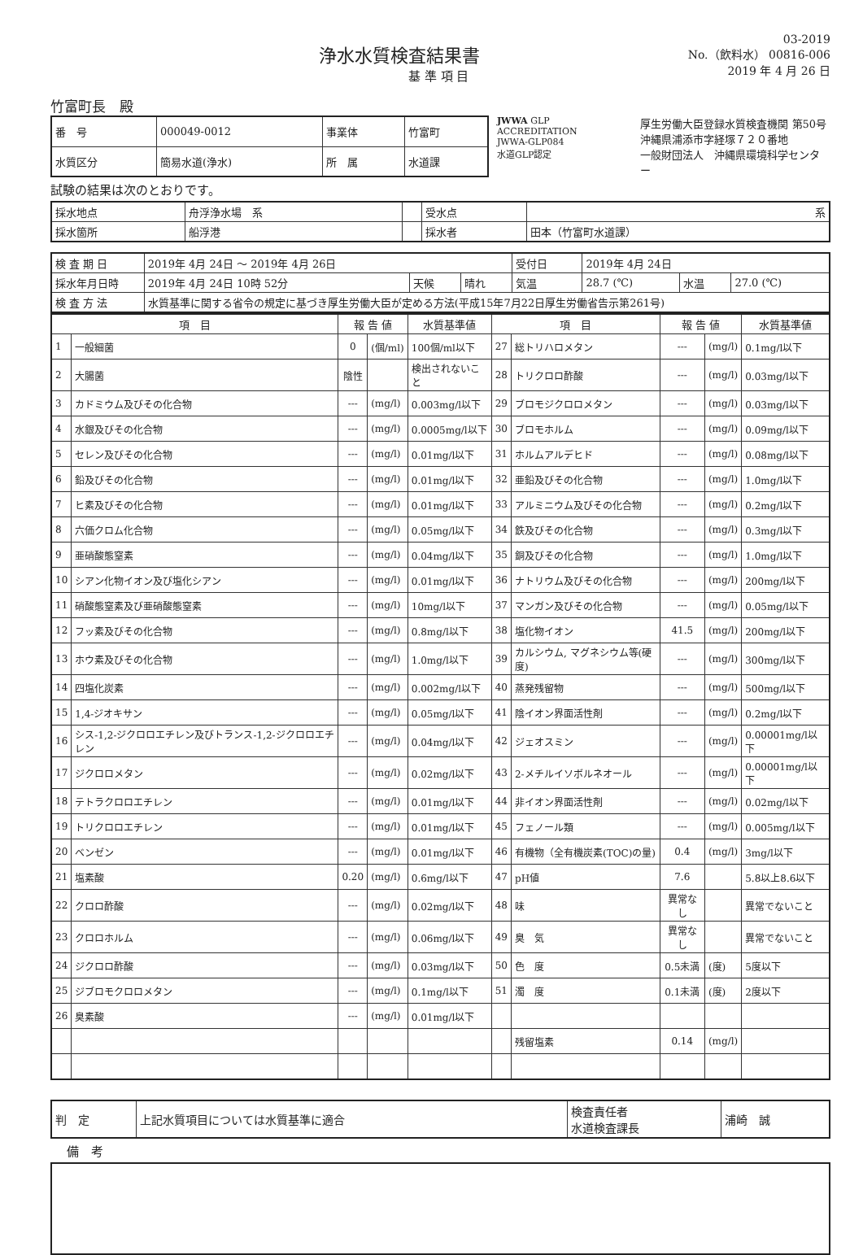浄水水質検査結果書
基 準 項 目
03-2019
No.（飲料水） 00816-006
2019 年 4 月 26 日
竹富町長　殿
| 番 号 | 000049-0012 | 事業体 | 竹富町 |
| 水質区分 | 簡易水道(浄水) | 所 属 | 水道課 |
JWWA GLP ACCREDITATION
JWWA-GLP084
水道GLP認定
厚生労働大臣登録水質検査機関 第50号
沖縄県浦添市字経塚７２０番地
一般財団法人　沖縄県環境科学センター
試験の結果は次のとおりです。
| 採水地点 | 舟浮浄水場 系 | | 受水点 | 系 |
| 採水箇所 | 船浮港 | | 採水者 | 田本（竹富町水道課） |
| 検 査 期 日 | 2019年 4月 24日 ～ 2019年 4月 26日 | | | 受付日 | 2019年 4月 24日 | | |
| 採水年月日時 | 2019年 4月 24日 10時 52分 | 天候 | 晴れ | 気温 | 28.7 (℃) | 水温 | 27.0 (℃) |
| 検 査 方 法 | 水質基準に関する省令の規定に基づき厚生労働大臣が定める方法(平成15年7月22日厚生労働省告示第261号) | | | | | | |
| 項 目 | | 報 告 値 | | 水質基準値 | 項 目 | | 報 告 値 | | 水質基準値 |
| --- | --- | --- | --- | --- | --- | --- | --- | --- | --- |
| 1 | 一般細菌 | 0 | (個/ml) | 100個/ml以下 | 27 | 総トリハロメタン | --- | (mg/l) | 0.1mg/l以下 |
| 2 | 大腸菌 | 陰性 | | 検出されないこと | 28 | トリクロロ酢酸 | --- | (mg/l) | 0.03mg/l以下 |
| 3 | カドミウム及びその化合物 | --- | (mg/l) | 0.003mg/l以下 | 29 | ブロモジクロロメタン | --- | (mg/l) | 0.03mg/l以下 |
| 4 | 水銀及びその化合物 | --- | (mg/l) | 0.0005mg/l以下 | 30 | ブロモホルム | --- | (mg/l) | 0.09mg/l以下 |
| 5 | セレン及びその化合物 | --- | (mg/l) | 0.01mg/l以下 | 31 | ホルムアルデヒド | --- | (mg/l) | 0.08mg/l以下 |
| 6 | 鉛及びその化合物 | --- | (mg/l) | 0.01mg/l以下 | 32 | 亜鉛及びその化合物 | --- | (mg/l) | 1.0mg/l以下 |
| 7 | ヒ素及びその化合物 | --- | (mg/l) | 0.01mg/l以下 | 33 | アルミニウム及びその化合物 | --- | (mg/l) | 0.2mg/l以下 |
| 8 | 六価クロム化合物 | --- | (mg/l) | 0.05mg/l以下 | 34 | 鉄及びその化合物 | --- | (mg/l) | 0.3mg/l以下 |
| 9 | 亜硝酸態窒素 | --- | (mg/l) | 0.04mg/l以下 | 35 | 銅及びその化合物 | --- | (mg/l) | 1.0mg/l以下 |
| 10 | シアン化物イオン及び塩化シアン | --- | (mg/l) | 0.01mg/l以下 | 36 | ナトリウム及びその化合物 | --- | (mg/l) | 200mg/l以下 |
| 11 | 硝酸態窒素及び亜硝酸態窒素 | --- | (mg/l) | 10mg/l以下 | 37 | マンガン及びその化合物 | --- | (mg/l) | 0.05mg/l以下 |
| 12 | フッ素及びその化合物 | --- | (mg/l) | 0.8mg/l以下 | 38 | 塩化物イオン | 41.5 | (mg/l) | 200mg/l以下 |
| 13 | ホウ素及びその化合物 | --- | (mg/l) | 1.0mg/l以下 | 39 | カルシウム, マグネシウム等(硬度) | --- | (mg/l) | 300mg/l以下 |
| 14 | 四塩化炭素 | --- | (mg/l) | 0.002mg/l以下 | 40 | 蒸発残留物 | --- | (mg/l) | 500mg/l以下 |
| 15 | 1,4-ジオキサン | --- | (mg/l) | 0.05mg/l以下 | 41 | 陰イオン界面活性剤 | --- | (mg/l) | 0.2mg/l以下 |
| 16 | シス-1,2-ジクロロエチレン及びトランス-1,2-ジクロロエチレン | --- | (mg/l) | 0.04mg/l以下 | 42 | ジェオスミン | --- | (mg/l) | 0.00001mg/l以下 |
| 17 | ジクロロメタン | --- | (mg/l) | 0.02mg/l以下 | 43 | 2-メチルイソボルネオール | --- | (mg/l) | 0.00001mg/l以下 |
| 18 | テトラクロロエチレン | --- | (mg/l) | 0.01mg/l以下 | 44 | 非イオン界面活性剤 | --- | (mg/l) | 0.02mg/l以下 |
| 19 | トリクロロエチレン | --- | (mg/l) | 0.01mg/l以下 | 45 | フェノール類 | --- | (mg/l) | 0.005mg/l以下 |
| 20 | ベンゼン | --- | (mg/l) | 0.01mg/l以下 | 46 | 有機物（全有機炭素(TOC)の量) | 0.4 | (mg/l) | 3mg/l以下 |
| 21 | 塩素酸 | 0.20 | (mg/l) | 0.6mg/l以下 | 47 | pH値 | 7.6 | | 5.8以上8.6以下 |
| 22 | クロロ酢酸 | --- | (mg/l) | 0.02mg/l以下 | 48 | 味 | 異常なし | | 異常でないこと |
| 23 | クロロホルム | --- | (mg/l) | 0.06mg/l以下 | 49 | 臭 気 | 異常なし | | 異常でないこと |
| 24 | ジクロロ酢酸 | --- | (mg/l) | 0.03mg/l以下 | 50 | 色 度 | 0.5未満 | (度) | 5度以下 |
| 25 | ジブロモクロロメタン | --- | (mg/l) | 0.1mg/l以下 | 51 | 濁 度 | 0.1未満 | (度) | 2度以下 |
| 26 | 臭素酸 | --- | (mg/l) | 0.01mg/l以下 | | | | | |
| | | | | | | 残留塩素 | 0.14 | (mg/l) | |
| 判 定 | 上記水質項目については水質基準に適合 | 検査責任者 水道検査課長 | 浦崎 誠 |
備　考